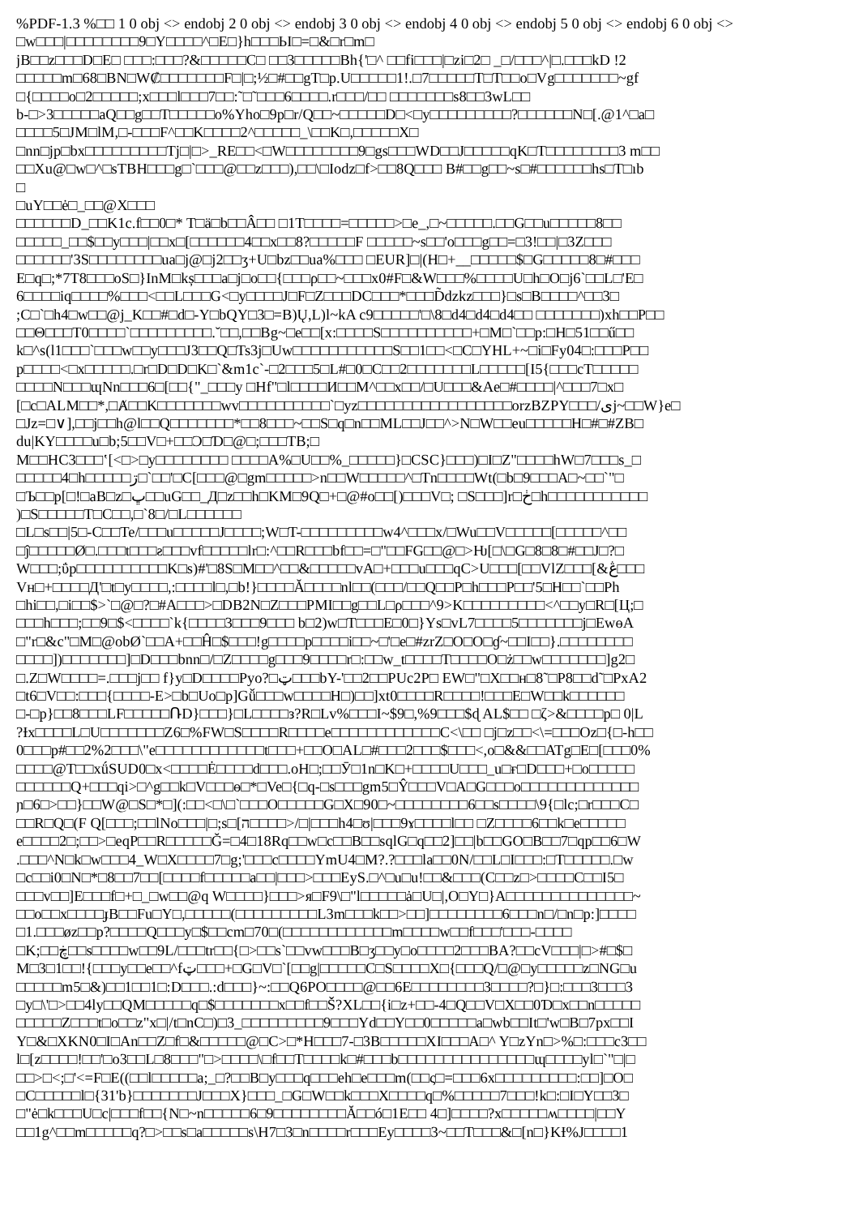%PDF-1.3 %□□ 1 0 obj <> endobj 2 0 obj <> endobj 3 0 obj <> endobj 4 0 obj <> endobj 5 0 obj <> endobj 6 0 obj <>
□w□□□|□□□□□□□□9□Y□□□□^□E□}h□□□ЬI□=□&□r□m□
jB□□z□□□D□E□ □□□:□□□?&□□□□□C□ □□3□□□□□Bh{'□^ □□fi□□□|□zi□2□ _□/□□□^|□.□□□kD !2
□□□□□m□68□BN□W₡□□□□□□□F□|□;½□#□□gT□p.U□□□□□1!.□7□□□□□T□T□□o□Vg□□□□□□□~gf
□{□□□□o□2□□□□□;x□□□l□□□7□□:˜□˜□□□6□□□□.r□□□/□□ □□□□□□□s8□□3wL□□
b-□>3□□□□□aQ□□g□□T□□□□□o%Yho□9p□r/Q□□~□□□□□D□<□y□□□□□□□□□?□□□□□□N□[.@1^□a□
□□□□5□JM□lM,□-□□□F^□□K□□□□2^□□□□□_\□□K□,□□□□□X□
□nn□jp□bx□□□□□□□□□Tj□|□>_RE□□<□W□□□□□□□□9□gs□□□WD□□J□□□□□ԛK□T□□□□□□□□3 m□□
□□Xu@□w□^□sTBH□□□g□`□□□@□□z□□□),□□\□Iodz□f>□□8Q□□□ B#□□g□□~s□#□□□□□□hs□T□ıb
□
□uY□□ė□_□□@X□□□
□□□□□□D_□□K1c.f□□0□* T□ä□b□□Â□□ □1T□□□□=□□□□□>□e_,□~□□□□□.□□G□□u□□□□□8□□
□□□□□_□□$□□y□□□|□□x□[□□□□□□4□□x□□8?□□□□□F □□□□□~s□□'o□□□g□□=□3!□□|□3Z□□□
□□□□□□'3S□□□□□□□□ua□j@□j2□□ʒ+U□bz□□ua%□□□ □EUR]□|(H□+__□□□□□$□G□□□□□8□#□□□
E□q□;*7T8□□□oS□}InM□kș□□□a□j□o□□{□□□ρ□□~□□□x0#F□&W□□□%□□□□U□h□O□j6`□□L□'E□
6□□□□iq□□□□%□□□<□□L□□□G<□y□□□□J□F□Z□□□DC□□□*□□□D̃dzkz□□□}□s□B□□□□^□□3□
;C□`□h4□w□□@j_K□□#□d□-Y□bQY□3□=B)Ų,L)l~kA c9□□□□□'□\8□d4□d4□d4□□ □□□□□□□)xh□□P□□
□□Θ□□□T0□□□□`□□□□□□□□□.˘□□,□□Bg~□e□□[x:□□□□S□□□□□□□□□□+□M□`□□p:□H□51□□ű□□
k□^s(l1□□□`□□□w□□y□□□J3□□Q□Ts3j□Uw□□□□□□□□□□□S□□1□□<□C□YHL+~□i□Fy04□:□□□P□□
p□□□□<□x□□□□□.□r□D□D□K□`&m1c`-□2□□□5□L#□0□C□□2□□□□□□□L□□□□□[I5{□□□cT□□□□□
□□□□N□□□ɰNn□□□6□[□□{"_□□□y □Hf"□l□□□□И□□M^□□x□□/□U□□□&Ae□#□□□□|^□□□7□x□
[□c□ALM□□*,□Ⱥ□□K□□□□□□□wv□□□□□□□□□□`□yz□□□□□□□□□□□□□□□□□orzBZPY□□□/ىj~□□W}e□
□Jz=□∨],□□j□□h@l□□Q□□□□□□□*□□8□□□~□□S□q□n□□ML□□J□□^>N□W□□eu□□□□□H□#□#ZB□
du|KY□□□□u□b;5□□V□+□□Ɔ□Ɗ□@□;□□□TB;□
M□□HC3□□□ʽ[<□>□y□□□□□□□□ □□□□A%□U□□%_□□□□□}□CSC}□□□)□I□Z"□□□□hW□7□□□s_□
□□□□□4□h□□□□□ڗ□`□□'□C[□□□@□gm□□□□□>n□□W□□□□□^□Tn□□□□Wt(□b□9□□□A□~□□`"□
□Ъ□□p[□!□aB□z□ڀ□□uG□□_Д□z□□h□KM□9Q□+□@#o□□[)□□□V□; □S□□□]r□ڂ□h□□□□□□□□□□□
)□S□□□□□T□C□□,□`8□/□L□□□□□□
□L□s□□|5□-C□□Te/□□□u□□□□□J□□□□;W□T-□□□□□□□□□w4^□□□x/□Wu□□V□□□□□[□□□□□^□□
□ĵ□□□□□Ø□.□□□t□□□ƨ□□□vf□□□□□lr□:^□□R□□□bf□□=□"□□FG□□@□>Ƕ[□\□G□8□8□#□□J□?□
W□□□;ΰp□□□□□□□□□□K□s)#'□8S□M□□^□□&□□□□□vA□+□□□u□□□qC>U□□□[□□VlZ□□□[&ڠ□□□
Vн□+□□□□Д'□t□y□□□□,:□□□□l□,□b!}□□□□Ă□□□□nl□□(□□□/□□Q□□P□h□□□P□□'5□H□□`□□Ph
□hi□□,□i□□$>`□@□?□#A□□□>□DB2N□Z□□□PMI□□g□□L□ρ□□□^9>K□□□□□□□□□<^□□y□R□[Ц;□
□□□h□□□;□□9□$<□□□□`k{□□□□3□□□9□□□ b□2)w□T□□□E□0□}Ys□vL7□□□□5□□□□□□□j□EwɵA
□"r□&c"□M□@obØ`□□A+□□Ĥ□$□□□!g□□□□p□□□□i□□~□'□e□#zrZ□O□O□ɠ~□□I□□}.□□□□□□□□
□□□□])□□□□□□□]□D□□□bnn□/□Z□□□□g□□□9□□□□r□:□□w_t□□□□T□□□□O□ż□□w□□□□□□□]g2□
□.Z□W□□□□=.□□□j□□ f}y□D□□□□Pyo?□ټ□□□bY-'□□2□□PUc2P□ EW□"□X□□н□8˜□P8□□d˜□PxA2
□t6□V□□:□□□{□□□□-E>□b□Uo□p]Gǚ□□□w□□□□H□)□□]xt0□□□□R□□□□!□□□E□W□□k□□□□□□
□-□p}□□8□□□LF□□□□□ՌD}□□□}□L□□□□з?R□Lv%□□□I~$9□,%9□□□$ɖ AL$□□ □ζ>&□□□□p□ 0|L
?Ɨx□□□□L□U□□□□□□□Z6□%FW□S□□□□R□□□□e□□□□□□□□□□□□C<\□□ □j□z□□<\=□□□Oz□{□-h□□
0□□□p#□□2%2□□□\"e□□□□□□□□□□□□t□□□+□□O□AL□#□□□2□□□$□□□<,o□&&□□ATg□E□[□□□0%
□□□□@T□□xǘSUD0□x<□□□□Ė□□□□d□□□.oH□;□□Ӯ□1n□K□+□□□□U□□□_u□ғ□D□□□+□o□□□□□
□□□□□□Q+□□□qi>□^g□□k□V□□□ɵ□*□Ve□{□q-□s□□□gm5□Ŷ□□□V□A□G□□□o□□□□□□□□□□□□□
ɲ□6□>□□}□□W@□S□*□](:□□<□\□`□□□O□□□□□G□X□90□~□□□□□□□□6□□s□□□□\9{□lc;□r□□□C□
□□R□Q□(F Q[□□□;□□lNo□□□|□;s□[ה□□□□>/□|□□□h4□ʊ|□□□9ɤ□□□□l□□ □Z□□□□6□□k□e□□□□□
e□□□□2□;□□>□eqP□□R□□□□□Ğ=□4□18Rq□□w□c□□B□□sqlG□q□□2]□□|b□□GO□B□□7□qp□□6□W
.□□□^N□k□w□□□4_W□X□□□□7□g;'□□□c□□□□YmU4□M?.?□□□la□□0N/□□L□I□□□:□T□□□□□.□w
□c□□i0□N□*□8□□7□□[□□□□f□□□□□a□□|□□□>□□□EyS.□^□u□u!□□&□□□(C□□z□>□□□□C□□I5□
□□□v□□]E□□□f□+□_□w□□@q W□□□□}□□□>я□F9\□"l□□□□□ȧ□U□|,O□Y□}A□□□□□□□□□□□□□□~
□□o□□x□□□□ɟB□□Fu□Y□,□□□□□(□□□□□□□□□L3m□□□k□□>□□]□□□□□□□□6□□□n□/□n□p:]□□□□
□1.□□□øz□□p?□□□□Q□□□y□$□□cm□70□(□□□□□□□□□□□□m□□□□w□□f□□□'□□□-□□□□
□K;□□ڿ□□s□□□□w□□9L/□□□tr□□{□>□□s`□□vw□□□B□ʒ□□y□o□□□□2□□□BA?□□cV□□□|□>#□$□
M□3□1□□!{□□□y□□e□□^fټ□□□+□G□V□`[□□g|□□□□□C□S□□□□X□{□□□Q/□@□y□□□□□z□NG□u
□□□□□m5□&)□□1□□1□:D□□□.:d□□□}~:□□Q6PO□□□□@□□6E□□□□□□□□3□□□□?□}□:□□□3□□□3
□y□\'□>□□4ly□□QM□□□□□q□$□□□□□□□x□□f□□Š?XL□□{i□z+□□-4□Q□□V□X□□0Ɗ□x□□n□□□□□
□□□□□Z□□□t□o□□z"x□|/t□nC□)□3_□□□□□□□□□9□□□Yd□□Y□□0□□□□□a□wb□□It□'w□B□7px□□I
Y□&□XKN0□I□An□□Z□f□&□□□□□@□C>□*H□□□7-□3B□□□□□XI□□□A□^ Y□zYn□>%□:□□□c3□□
l□[z□□□□!□□'□o3□□L□8□□□"□>□□□□\□f□□T□□□□k□#□□□b□□□□□□□□□□□□□□□ɰ□□□□yl□`"□|□
□□>□<;□'<=F□E((□□l□□□□□a;_□?□□B□y□□□q□□□eh□e□□□m(□□ς□=□□□6x□□□□□□□□□:□□]□O□
□C□□□□□l□{31'b}□□□□□□□J□□□X}□□□_□G□W□□k□□□X□□□□q□%□□□□□7□□□!k□:□I□Y□□3□
□"ė□k□□□U□c|□□□f□□{N□~n□□□□□6□9□□□□□□□□Ă□□ó□1E□□ 4□]□□□□?x□□□□□ʍ□□□□|□□Y
□□1g^□□m□□□□□q?□>□□s□a□□□□□s\H7□3□n□□□□r□□□Ey□□□□3~□□T□□□&□[n□}KƗ%J□□□□1